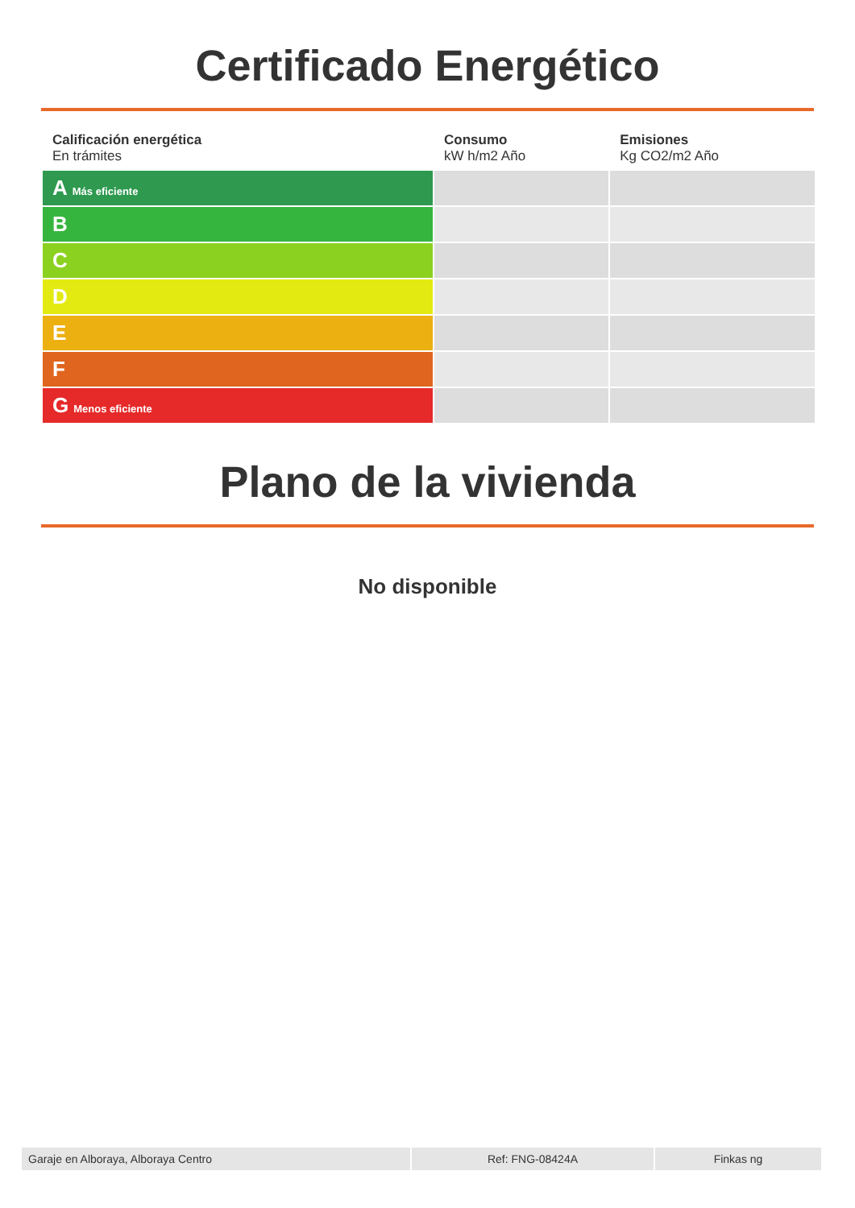Certificado Energético
| Calificación energética En trámites | Consumo kW h/m2 Año | Emisiones Kg CO2/m2 Año |
| --- | --- | --- |
| A Más eficiente | | |
| B | | |
| C | | |
| D | | |
| E | | |
| F | | |
| G Menos eficiente | | |
Plano de la vivienda
No disponible
Garaje en Alboraya, Alboraya Centro Ref: FNG-08424A Finkas ng